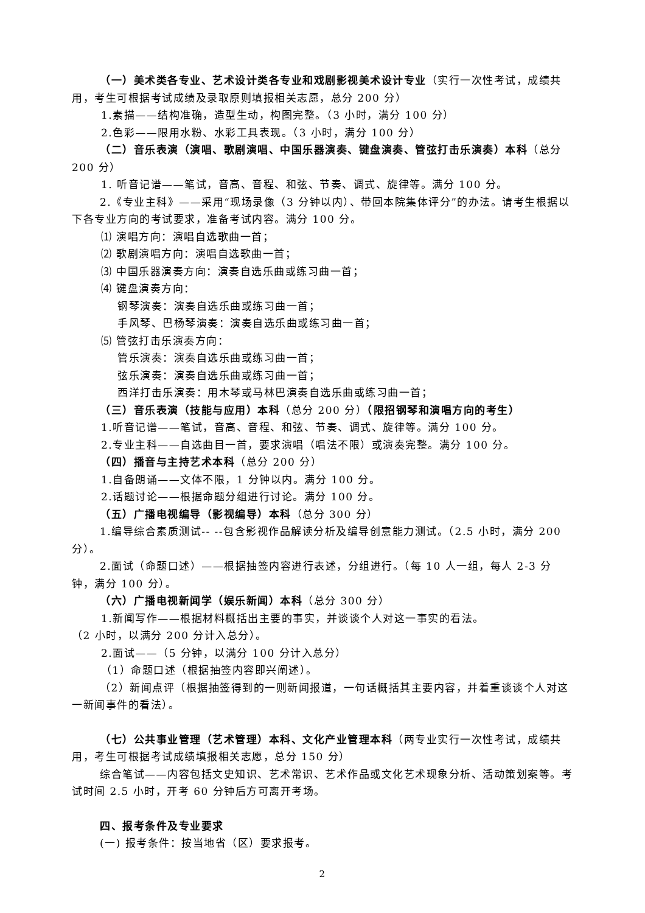（一）美术类各专业、艺术设计类各专业和戏剧影视美术设计专业（实行一次性考试，成绩共用，考生可根据考试成绩及录取原则填报相关志愿，总分 200 分）
1.素描——结构准确，造型生动，构图完整。（3 小时，满分 100 分）
2.色彩——限用水粉、水彩工具表现。（3 小时，满分 100 分）
（二）音乐表演（演唱、歌剧演唱、中国乐器演奏、键盘演奏、管弦打击乐演奏）本科（总分 200 分）
1. 听音记谱——笔试，音高、音程、和弦、节奏、调式、旋律等。满分 100 分。
2.《专业主科》——采用“现场录像（3 分钟以内）、带回本院集体评分”的办法。请考生根据以下各专业方向的考试要求，准备考试内容。满分 100 分。
⑴ 演唱方向：演唱自选歌曲一首；
⑵ 歌剧演唱方向：演唱自选歌曲一首；
⑶ 中国乐器演奏方向：演奏自选乐曲或练习曲一首；
⑷ 键盘演奏方向：
钢琴演奏：演奏自选乐曲或练习曲一首；
手风琴、巴杨琴演奏：演奏自选乐曲或练习曲一首；
⑸ 管弦打击乐演奏方向：
管乐演奏：演奏自选乐曲或练习曲一首；
弦乐演奏：演奏自选乐曲或练习曲一首；
西洋打击乐演奏：用木琴或马林巴演奏自选乐曲或练习曲一首；
（三）音乐表演（技能与应用）本科（总分 200 分）（限招钢琴和演唱方向的考生）
1.听音记谱——笔试，音高、音程、和弦、节奏、调式、旋律等。满分 100 分。
2.专业主科——自选曲目一首，要求演唱（唱法不限）或演奏完整。满分 100 分。
（四）播音与主持艺术本科（总分 200 分）
1.自备朗诵——文体不限，1 分钟以内。满分 100 分。
2.话题讨论——根据命题分组进行讨论。满分 100 分。
（五）广播电视编导（影视编导）本科（总分 300 分）
1.编导综合素质测试-- --包含影视作品解读分析及编导创意能力测试。（2.5 小时，满分 200 分）。
2.面试（命题口述）——根据抽签内容进行表述，分组进行。（每 10 人一组，每人 2-3 分钟，满分 100 分）。
（六）广播电视新闻学（娱乐新闻）本科（总分 300 分）
1.新闻写作——根据材料概括出主要的事实，并谈谈个人对这一事实的看法。
（2 小时，以满分 200 分计入总分）。
2.面试——（5 分钟，以满分 100 分计入总分）
（1）命题口述（根据抽签内容即兴阐述）。
（2）新闻点评（根据抽签得到的一则新闻报道，一句话概括其主要内容，并着重谈谈个人对这一新闻事件的看法）。
（七）公共事业管理（艺术管理）本科、文化产业管理本科（两专业实行一次性考试，成绩共用，考生可根据考试成绩填报相关志愿，总分 150 分）
综合笔试——内容包括文史知识、艺术常识、艺术作品或文化艺术现象分析、活动策划案等。考试时间 2.5 小时，开考 60 分钟后方可离开考场。
四、报考条件及专业要求
(一) 报考条件：按当地省（区）要求报考。
2